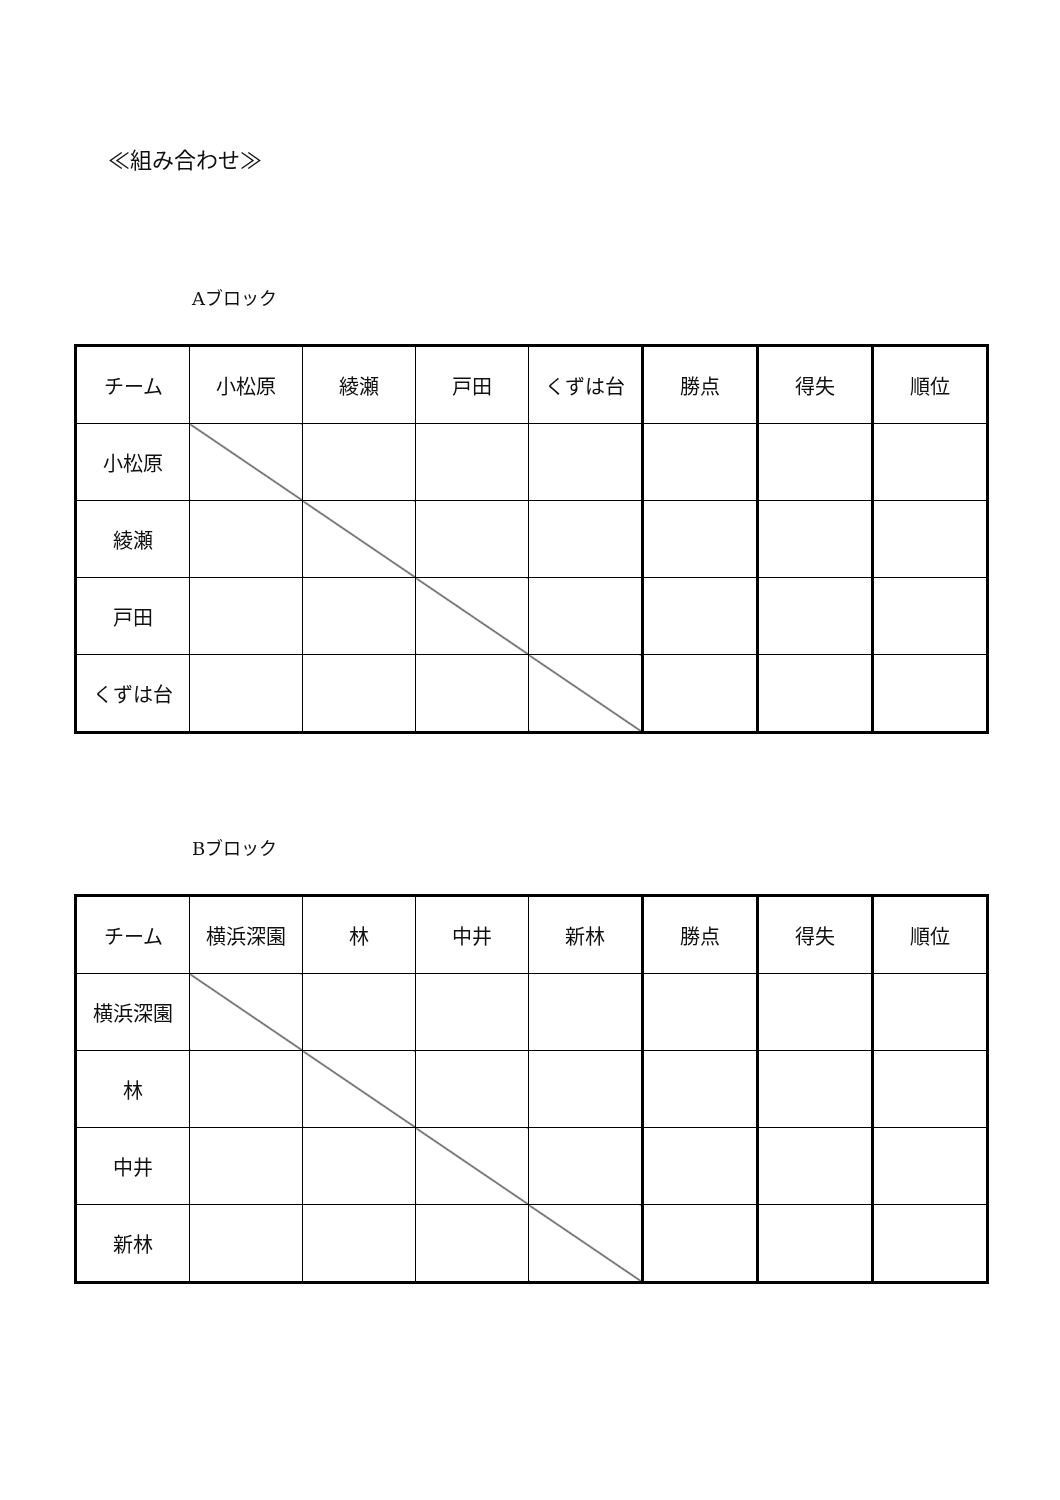≪組み合わせ≫
Aブロック
| チーム | 小松原 | 綾瀬 | 戸田 | くずは台 | 勝点 | 得失 | 順位 |
| 小松原 | | | | | | | |
| 綾瀬 | | | | | | | |
| 戸田 | | | | | | | |
| くずは台 | | | | | | | |
Bブロック
| チーム | 横浜深園 | 林 | 中井 | 新林 | 勝点 | 得失 | 順位 |
| 横浜深園 | | | | | | | |
| 林 | | | | | | | |
| 中井 | | | | | | | |
| 新林 | | | | | | | |